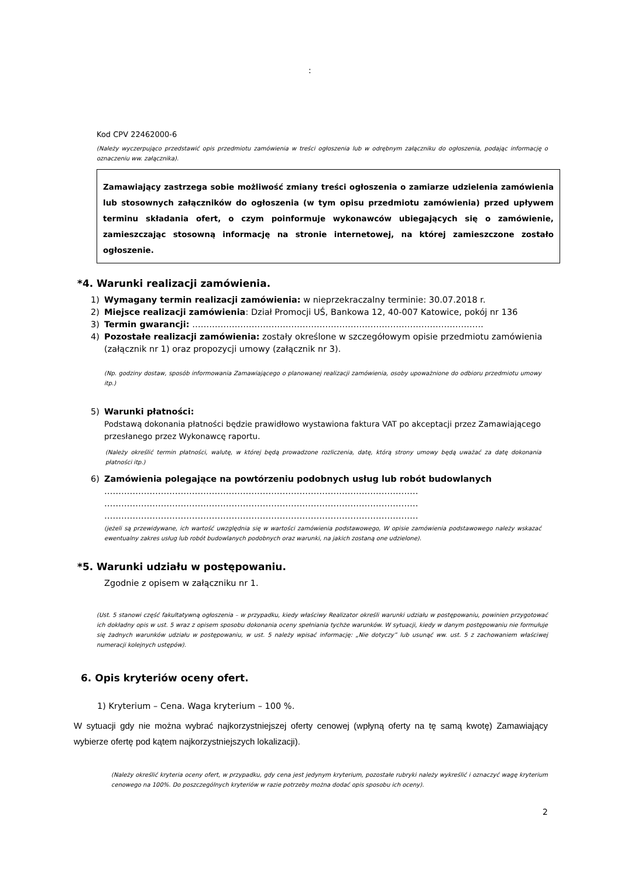:
Kod CPV 22462000-6
(Należy wyczerpująco przedstawić opis przedmiotu zamówienia w treści ogłoszenia lub w odrębnym załączniku do ogłoszenia, podając informację o oznaczeniu ww. załącznika).
Zamawiający zastrzega sobie możliwość zmiany treści ogłoszenia o zamiarze udzielenia zamówienia lub stosownych załączników do ogłoszenia (w tym opisu przedmiotu zamówienia) przed upływem terminu składania ofert, o czym poinformuje wykonawców ubiegających się o zamówienie, zamieszczając stosowną informację na stronie internetowej, na której zamieszczone zostało ogłoszenie.
*4. Warunki realizacji zamówienia.
1) Wymagany termin realizacji zamówienia: w nieprzekraczalny terminie: 30.07.2018 r.
2) Miejsce realizacji zamówienia: Dział Promocji UŚ, Bankowa 12, 40-007 Katowice, pokój nr 136
3) Termin gwarancji: ………………………………………………………………………………………….
4) Pozostałe realizacji zamówienia: zostały określone w szczegółowym opisie przedmiotu zamówienia (załącznik nr 1) oraz propozycji umowy (załącznik nr 3).
(Np. godziny dostaw, sposób informowania Zamawiającego o planowanej realizacji zamówienia, osoby upoważnione do odbioru przedmiotu umowy itp.)
5) Warunki płatności:
Podstawą dokonania płatności będzie prawidłowo wystawiona faktura VAT po akceptacji przez Zamawiającego przesłanego przez Wykonawcę raportu.
(Należy określić termin płatności, walutę, w której będą prowadzone rozliczenia, datę, którą strony umowy będą uważać za datę dokonania płatności itp.)
6) Zamówienia polegające na powtórzeniu podobnych usług lub robót budowlanych
…………………………………………………………………………………………………
…………………………………………………………………………………………………
…………………………………………………………………………………………………
(jeżeli są przewidywane, ich wartość uwzględnia się w wartości zamówienia podstawowego, W opisie zamówienia podstawowego należy wskazać ewentualny zakres usług lub robót budowlanych podobnych oraz warunki, na jakich zostaną one udzielone).
*5. Warunki udziału w postępowaniu.
Zgodnie z opisem w załączniku nr 1.
(Ust. 5 stanowi część fakultatywną ogłoszenia – w przypadku, kiedy właściwy Realizator określi warunki udziału w postępowaniu, powinien przygotować ich dokładny opis w ust. 5 wraz z opisem sposobu dokonania oceny spełniania tychże warunków. W sytuacji, kiedy w danym postępowaniu nie formułuje się żadnych warunków udziału w postępowaniu, w ust. 5 należy wpisać informację: „Nie dotyczy” lub usunąć ww. ust. 5 z zachowaniem właściwej numeracji kolejnych ustępów).
6. Opis kryteriów oceny ofert.
1) Kryterium – Cena. Waga kryterium – 100 %.
W sytuacji gdy nie można wybrać najkorzystniejszej oferty cenowej (wpłyną oferty na tę samą kwotę) Zamawiający wybierze ofertę pod kątem najkorzystniejszych lokalizacji).
(Należy określić kryteria oceny ofert, w przypadku, gdy cena jest jedynym kryterium, pozostałe rubryki należy wykreślić i oznaczyć wagę kryterium cenowego na 100%. Do poszczególnych kryteriów w razie potrzeby można dodać opis sposobu ich oceny).
2